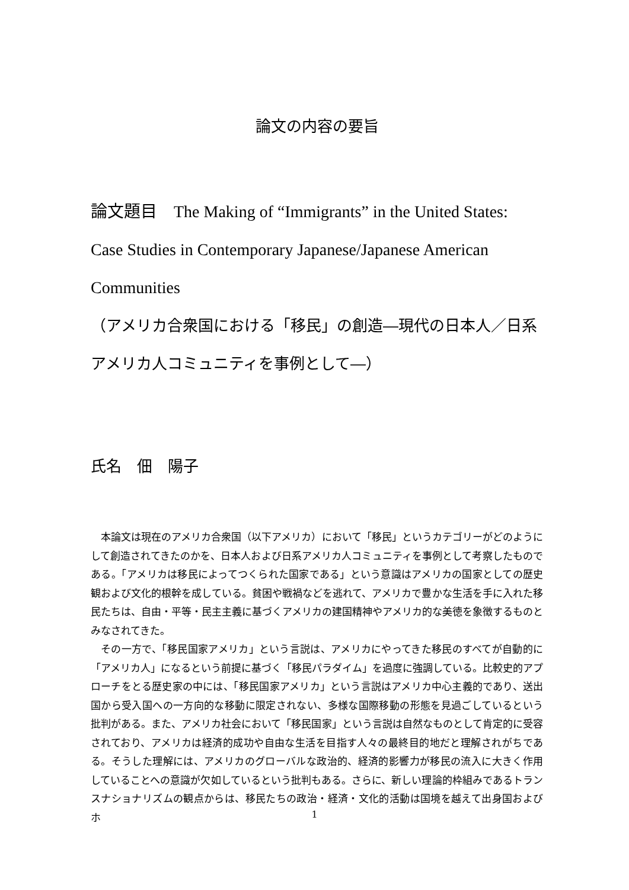論文の内容の要旨
論文題目　The Making of “Immigrants” in the United States: Case Studies in Contemporary Japanese/Japanese American Communities
（アメリカ合衆国における「移民」の創造―現代の日本人／日系アメリカ人コミュニティを事例として―）
氏名　佃　陽子
本論文は現在のアメリカ合衆国（以下アメリカ）において「移民」というカテゴリーがどのようにして創造されてきたのかを、日本人および日系アメリカ人コミュニティを事例として考察したものである。「アメリカは移民によってつくられた国家である」という意識はアメリカの国家としての歴史観および文化的根幹を成している。貧困や戦禍などを逃れて、アメリカで豊かな生活を手に入れた移民たちは、自由・平等・民主主義に基づくアメリカの建国精神やアメリカ的な美徳を象徴するものとみなされてきた。
その一方で、「移民国家アメリカ」という言説は、アメリカにやってきた移民のすべてが自動的に「アメリカ人」になるという前提に基づく「移民パラダイム」を過度に強調している。比較史的アプローチをとる歴史家の中には、「移民国家アメリカ」という言説はアメリカ中心主義的であり、送出国から受入国への一方向的な移動に限定されない、多様な国際移動の形態を見過ごしているという批判がある。また、アメリカ社会において「移民国家」という言説は自然なものとして肯定的に受容されており、アメリカは経済的成功や自由な生活を目指す人々の最終目的地だと理解されがちである。そうした理解には、アメリカのグローバルな政治的、経済的影響力が移民の流入に大きく作用していることへの意識が欠如しているという批判もある。さらに、新しい理論的枠組みであるトランスナショナリズムの観点からは、移民たちの政治・経済・文化的活動は国境を越えて出身国およびホ
1